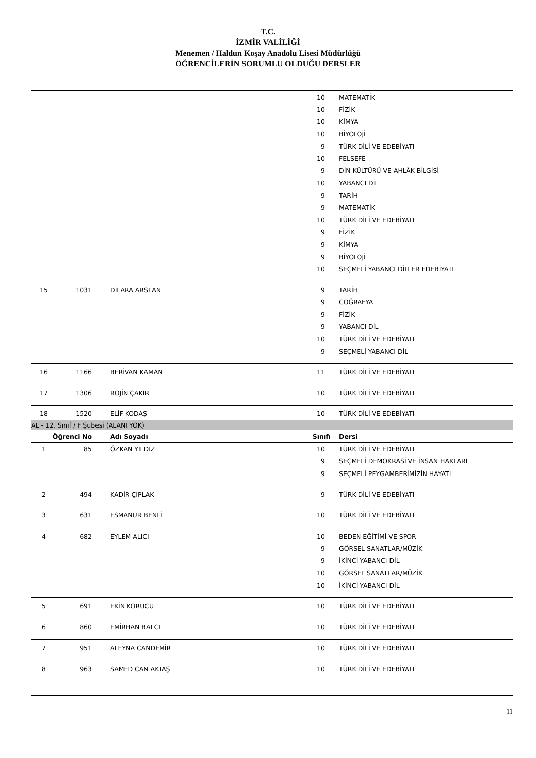T.C.
İZMİR VALİLİĞİ
Menemen / Haldun Koşay Anadolu Lisesi Müdürlüğü
ÖĞRENCİLERİN SORUMLU OLDUĞU DERSLER
| | | | 10 | MATEMATİK |
| | | | 10 | FİZİK |
| | | | 10 | KİMYA |
| | | | 10 | BİYOLOJİ |
| | | | 9 | TÜRK DİLİ VE EDEBİYATI |
| | | | 10 | FELSEFE |
| | | | 9 | DİN KÜLTÜRÜ VE AHLÂK BİLGİSİ |
| | | | 10 | YABANCI DİL |
| | | | 9 | TARİH |
| | | | 9 | MATEMATİK |
| | | | 10 | TÜRK DİLİ VE EDEBİYATI |
| | | | 9 | FİZİK |
| | | | 9 | KİMYA |
| | | | 9 | BİYOLOJİ |
| | | | 10 | SEÇMELİ YABANCI DİLLER EDEBİYATI |
| 15 | 1031 | DİLARA ARSLAN | 9 | TARİH |
| | | | 9 | COĞRAFYA |
| | | | 9 | FİZİK |
| | | | 9 | YABANCI DİL |
| | | | 10 | TÜRK DİLİ VE EDEBİYATI |
| | | | 9 | SEÇMELİ YABANCI DİL |
| 16 | 1166 | BERİVAN KAMAN | 11 | TÜRK DİLİ VE EDEBİYATI |
| 17 | 1306 | ROJİN ÇAKIR | 10 | TÜRK DİLİ VE EDEBİYATI |
| 18 | 1520 | ELİF KODAŞ | 10 | TÜRK DİLİ VE EDEBİYATI |
| AL - 12. Sınıf / F Şubesi (ALANI YOK) | | | | |
| Öğrenci No | | Adı Soyadı | Sınıfı | Dersi |
| 1 | 85 | ÖZKAN YILDIZ | 10 | TÜRK DİLİ VE EDEBİYATI |
| | | | 9 | SEÇMELİ DEMOKRASİ VE İNSAN HAKLARI |
| | | | 9 | SEÇMELİ PEYGAMBERİMİZİN HAYATI |
| 2 | 494 | KADİR ÇIPLAK | 9 | TÜRK DİLİ VE EDEBİYATI |
| 3 | 631 | ESMANUR BENLİ | 10 | TÜRK DİLİ VE EDEBİYATI |
| 4 | 682 | EYLEM ALICI | 10 | BEDEN EĞİTİMİ VE SPOR |
| | | | 9 | GÖRSEL SANATLAR/MÜZİK |
| | | | 9 | İKİNCİ YABANCI DİL |
| | | | 10 | GÖRSEL SANATLAR/MÜZİK |
| | | | 10 | İKİNCİ YABANCI DİL |
| 5 | 691 | EKİN KORUCU | 10 | TÜRK DİLİ VE EDEBİYATI |
| 6 | 860 | EMİRHAN BALCI | 10 | TÜRK DİLİ VE EDEBİYATI |
| 7 | 951 | ALEYNA CANDEMİR | 10 | TÜRK DİLİ VE EDEBİYATI |
| 8 | 963 | SAMED CAN AKTAŞ | 10 | TÜRK DİLİ VE EDEBİYATI |
11